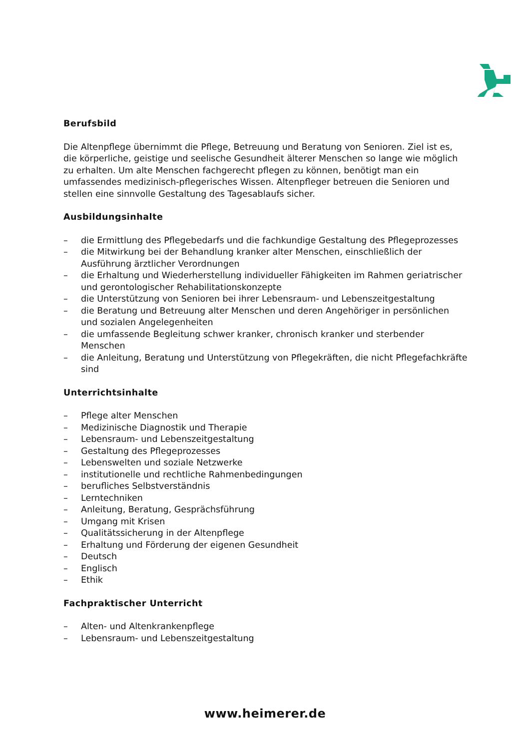Berufsbild
Die Altenpflege übernimmt die Pflege, Betreuung und Beratung von Senioren. Ziel ist es, die körperliche, geistige und seelische Gesundheit älterer Menschen so lange wie möglich zu erhalten. Um alte Menschen fachgerecht pflegen zu können, benötigt man ein umfassendes medizinisch-pflegerisches Wissen. Altenpfleger betreuen die Senioren und stellen eine sinnvolle Gestaltung des Tagesablaufs sicher.
Ausbildungsinhalte
– die Ermittlung des Pflegebedarfs und die fachkundige Gestaltung des Pflegeprozesses
– die Mitwirkung bei der Behandlung kranker alter Menschen, einschließlich der Ausführung ärztlicher Verordnungen
– die Erhaltung und Wiederherstellung individueller Fähigkeiten im Rahmen geriatrischer und gerontologischer Rehabilitationskonzepte
– die Unterstützung von Senioren bei ihrer Lebensraum- und Lebenszeitgestaltung
– die Beratung und Betreuung alter Menschen und deren Angehöriger in persönlichen und sozialen Angelegenheiten
– die umfassende Begleitung schwer kranker, chronisch kranker und sterbender Menschen
– die Anleitung, Beratung und Unterstützung von Pflegekräften, die nicht Pflegefachkräfte sind
Unterrichtsinhalte
– Pflege alter Menschen
– Medizinische Diagnostik und Therapie
– Lebensraum- und Lebenszeitgestaltung
– Gestaltung des Pflegeprozesses
– Lebenswelten und soziale Netzwerke
– institutionelle und rechtliche Rahmenbedingungen
– berufliches Selbstverständnis
– Lerntechniken
– Anleitung, Beratung, Gesprächsführung
– Umgang mit Krisen
– Qualitätssicherung in der Altenpflege
– Erhaltung und Förderung der eigenen Gesundheit
– Deutsch
– Englisch
– Ethik
Fachpraktischer Unterricht
– Alten- und Altenkrankenpflege
– Lebensraum- und Lebenszeitgestaltung
www.heimerer.de